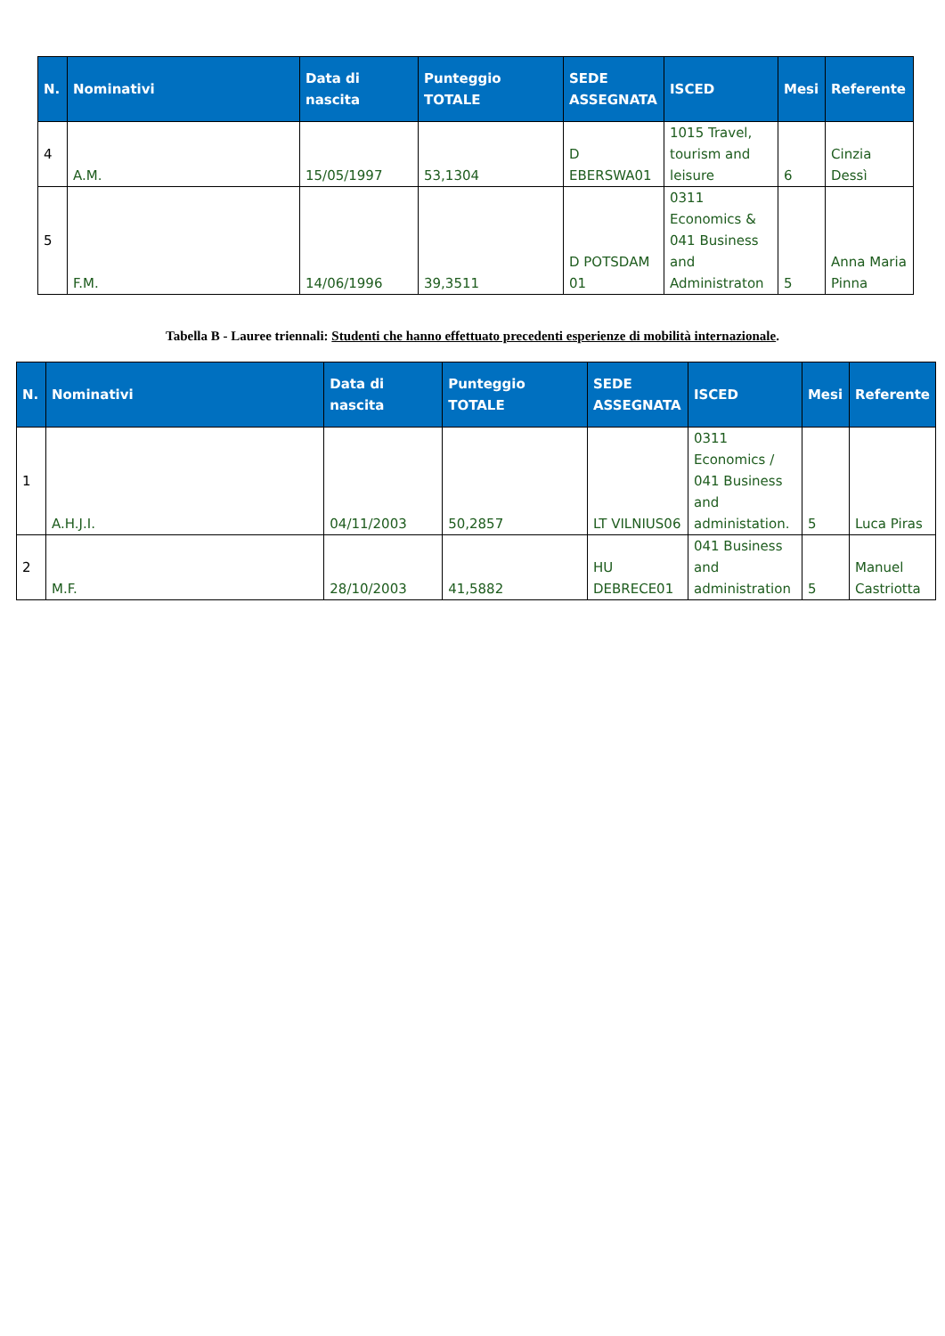| N. | Nominativi | Data di nascita | Punteggio TOTALE | SEDE ASSEGNATA | ISCED | Mesi | Referente |
| --- | --- | --- | --- | --- | --- | --- | --- |
| 4 | A.M. | 15/05/1997 | 53,1304 | D EBERSWA01 | 1015 Travel, tourism and leisure | 6 | Cinzia Dessì |
| 5 | F.M. | 14/06/1996 | 39,3511 | D POTSDAM 01 | 0311 Economics & 041 Business and Administraton | 5 | Anna Maria Pinna |
Tabella B - Lauree triennali: Studenti che hanno effettuato precedenti esperienze di mobilità internazionale.
| N. | Nominativi | Data di nascita | Punteggio TOTALE | SEDE ASSEGNATA | ISCED | Mesi | Referente |
| --- | --- | --- | --- | --- | --- | --- | --- |
| 1 | A.H.J.I. | 04/11/2003 | 50,2857 | LT VILNIUS06 | 0311 Economics / 041 Business and administation. | 5 | Luca Piras |
| 2 | M.F. | 28/10/2003 | 41,5882 | HU DEBRECE01 | 041 Business and administration | 5 | Manuel Castriotta |